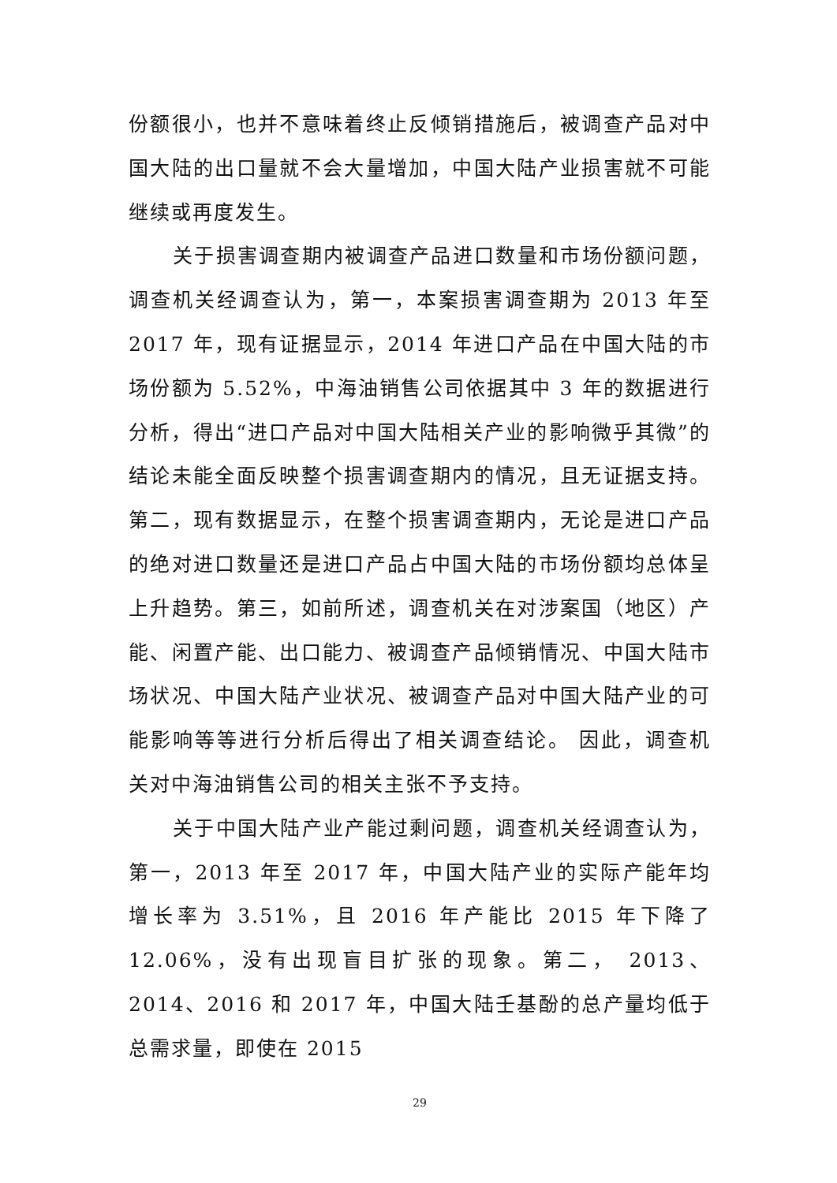份额很小，也并不意味着终止反倾销措施后，被调查产品对中国大陆的出口量就不会大量增加，中国大陆产业损害就不可能继续或再度发生。
关于损害调查期内被调查产品进口数量和市场份额问题，调查机关经调查认为，第一，本案损害调查期为 2013 年至 2017 年，现有证据显示，2014 年进口产品在中国大陆的市场份额为 5.52%，中海油销售公司依据其中 3 年的数据进行分析，得出“进口产品对中国大陆相关产业的影响微乎其微”的结论未能全面反映整个损害调查期内的情况，且无证据支持。第二，现有数据显示，在整个损害调查期内，无论是进口产品的绝对进口数量还是进口产品占中国大陆的市场份额均总体呈上升趋势。第三，如前所述，调查机关在对涉案国（地区）产能、闲置产能、出口能力、被调查产品倾销情况、中国大陆市场状况、中国大陆产业状况、被调查产品对中国大陆产业的可能影响等等进行分析后得出了相关调查结论。 因此，调查机关对中海油销售公司的相关主张不予支持。
关于中国大陆产业产能过剩问题，调查机关经调查认为，第一，2013 年至 2017 年，中国大陆产业的实际产能年均增长率为 3.51%，且 2016 年产能比 2015 年下降了 12.06%，没有出现盲目扩张的现象。第二， 2013、2014、2016 和 2017 年，中国大陆壬基酚的总产量均低于总需求量，即使在 2015
29